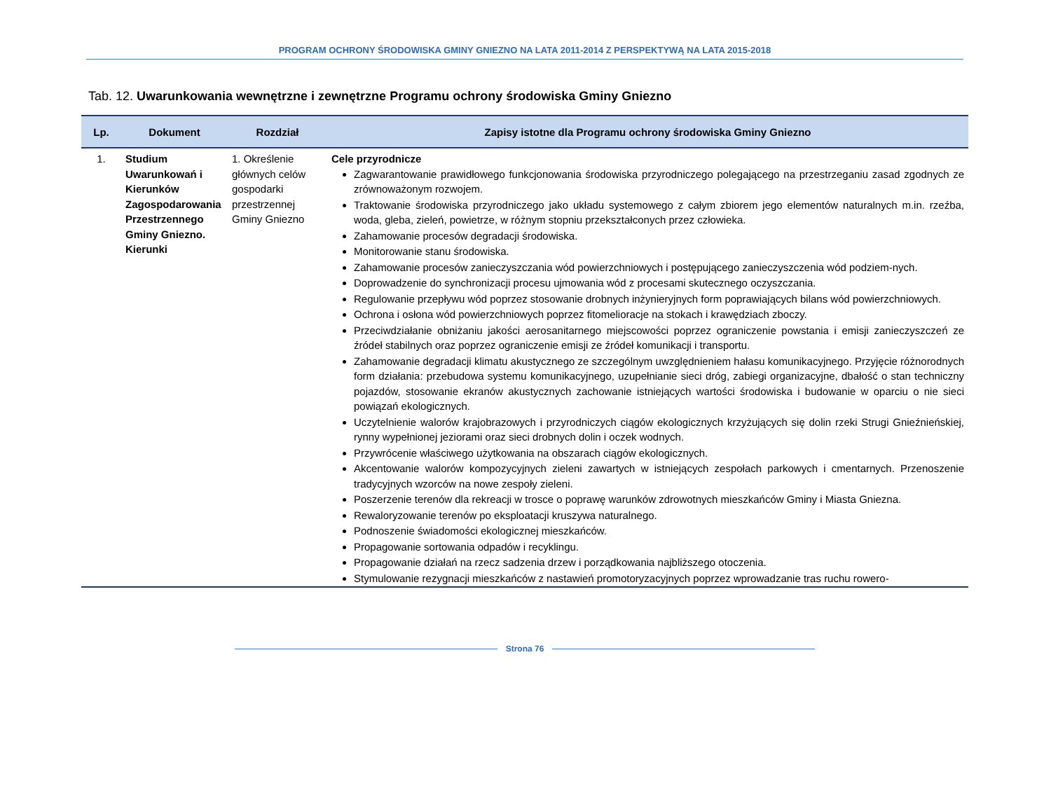PROGRAM OCHRONY ŚRODOWISKA GMINY GNIEZNO NA LATA 2011-2014 Z PERSPEKTYWĄ NA LATA 2015-2018
Tab. 12. Uwarunkowania wewnętrzne i zewnętrzne Programu ochrony środowiska Gminy Gniezno
| Lp. | Dokument | Rozdział | Zapisy istotne dla Programu ochrony środowiska Gminy Gniezno |
| --- | --- | --- | --- |
| 1. | Studium Uwarunkowań i Kierunków Zagospodarowania Przestrzennego Gminy Gniezno. Kierunki | 1. Określenie głównych celów gospodarki przestrzennej Gminy Gniezno | Cele przyrodnicze Zagwarantowanie prawidłowego funkcjonowania środowiska przyrodniczego polegającego na przestrzeganiu zasad zgodnych ze zrównoważonym rozwojem. Traktowanie środowiska przyrodniczego jako układu systemowego z całym zbiorem jego elementów naturalnych m.in. rzeźba, woda, gleba, zieleń, powietrze, w różnym stopniu przekształconych przez człowieka. Zahamowanie procesów degradacji środowiska. Monitorowanie stanu środowiska. Zahamowanie procesów zanieczyszczania wód powierzchniowych i postępującego zanieczyszczenia wód podziem-nych. Doprowadzenie do synchronizacji procesu ujmowania wód z procesami skutecznego oczyszczania. Regulowanie przepływu wód poprzez stosowanie drobnych inżynieryjnych form poprawiających bilans wód powierzchniowych. Ochrona i osłona wód powierzchniowych poprzez fitomelioracje na stokach i krawędziach zboczy. Przeciwdziałanie obniżaniu jakości aerosanitarnego miejscowości poprzez ograniczenie powstania i emisji zanieczyszczeń ze źródeł stabilnych oraz poprzez ograniczenie emisji ze źródeł komunikacji i transportu. Zahamowanie degradacji klimatu akustycznego ze szczególnym uwzględnieniem hałasu komunikacyjnego. Przyjęcie różnorodnych form działania: przebudowa systemu komunikacyjnego, uzupełnianie sieci dróg, zabiegi organizacyjne, dbałość o stan techniczny pojazdów, stosowanie ekranów akustycznych zachowanie istniejących wartości środowiska i budowanie w oparciu o nie sieci powiązań ekologicznych. Uczytelnienie walorów krajobrazowych i przyrodniczych ciągów ekologicznych krzyżujących się dolin rzeki Strugi Gnieźnieńskiej, rynny wypełnionej jeziorami oraz sieci drobnych dolin i oczek wodnych. Przywrócenie właściwego użytkowania na obszarach ciągów ekologicznych. Akcentowanie walorów kompozycyjnych zieleni zawartych w istniejących zespołach parkowych i cmentarnych. Przenoszenie tradycyjnych wzorców na nowe zespoły zieleni. Poszerzenie terenów dla rekreacji w trosce o poprawę warunków zdrowotnych mieszkańców Gminy i Miasta Gniezna. Rewaloryzowanie terenów po eksploatacji kruszywa naturalnego. Podnoszenie świadomości ekologicznej mieszkańców. Propagowanie sortowania odpadów i recyklingu. Propagowanie działań na rzecz sadzenia drzew i porządkowania najbliższego otoczenia. Stymulowanie rezygnacji mieszkańców z nastawień promotoryzacyjnych poprzez wprowadzanie tras ruchu rowero- |
Strona 76